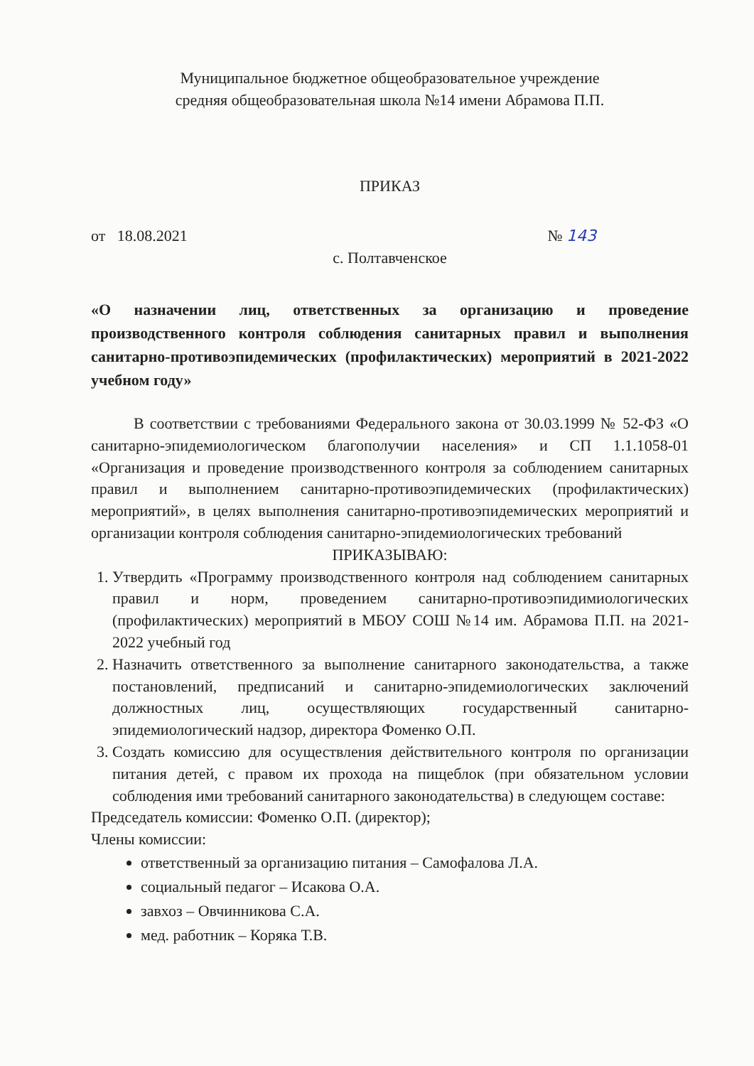Муниципальное бюджетное общеобразовательное учреждение
средняя общеобразовательная школа №14 имени Абрамова П.П.
ПРИКАЗ
от 18.08.2021 № 143
с. Полтавченское
«О назначении лиц, ответственных за организацию и проведение производственного контроля соблюдения санитарных правил и выполнения санитарно-противоэпидемических (профилактических) мероприятий в 2021-2022 учебном году»
В соответствии с требованиями Федерального закона от 30.03.1999 № 52-ФЗ «О санитарно-эпидемиологическом благополучии населения» и СП 1.1.1058-01 «Организация и проведение производственного контроля за соблюдением санитарных правил и выполнением санитарно-противоэпидемических (профилактических) мероприятий», в целях выполнения санитарно-противоэпидемических мероприятий и организации контроля соблюдения санитарно-эпидемиологических требований
ПРИКАЗЫВАЮ:
1. Утвердить «Программу производственного контроля над соблюдением санитарных правил и норм, проведением санитарно-противоэпидимиологических (профилактических) мероприятий в МБОУ СОШ №14 им. Абрамова П.П. на 2021-2022 учебный год
2. Назначить ответственного за выполнение санитарного законодательства, а также постановлений, предписаний и санитарно-эпидемиологических заключений должностных лиц, осуществляющих государственный санитарно-эпидемиологический надзор, директора Фоменко О.П.
3. Создать комиссию для осуществления действительного контроля по организации питания детей, с правом их прохода на пищеблок (при обязательном условии соблюдения ими требований санитарного законодательства) в следующем составе:
Председатель комиссии: Фоменко О.П. (директор);
Члены комиссии:
ответственный за организацию питания – Самофалова Л.А.
социальный педагог – Исакова О.А.
завхоз – Овчинникова С.А.
мед. работник – Коряка Т.В.